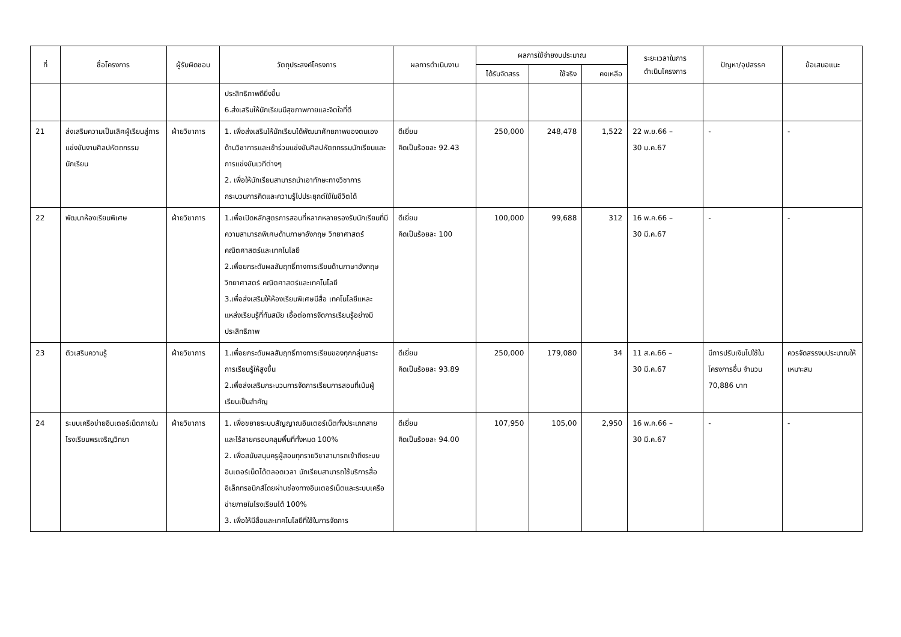| ที่ | ชื่อโครงการ | ผู้รับผิดชอบ | วัตถุประสงค์โครงการ | ผลการดำเนินงาน | ผลการใช้จ่ายงบประมาณ | | | ระยะเวลาในการ ดำเนินโครงการ | ปัญหา/อุปสรรค | ข้อเสนอแนะ |
| --- | --- | --- | --- | --- | --- | --- | --- | --- | --- | --- |
| | | | | | ได้รับจัดสรร | ใช้จริง | คงเหลือ | | | |
| | | | ประสิทธิภาพดียิ่งขึ้น 6.ส่งเสริมให้นักเรียนมีสุขภาพกายและจิตใจที่ดี | | | | | | | |
| 21 | ส่งเสริมความเป็นเลิศผู้เรียนสู่การแข่งขันงานศิลปหัตถกรรมนักเรียน | ฝ่ายวิชาการ | 1. เพื่อส่งเสริมให้นักเรียนได้พัฒนาศักยภาพของตนเองด้านวิชาการและเข้าร่วมแข่งขันศิลปหัตถกรรมนักเรียนและการแข่งขันเวทีต่างๆ 2. เพื่อให้นักเรียนสามารถนำเอาทักษะทางวิชาการกระบวนการคิดและความรู้ไปประยุกต์ใช้ในชีวิตได้ | ดีเยี่ยม คิดเป็นร้อยละ 92.43 | 250,000 | 248,478 | 1,522 | 22 พ.ย.66 – 30 ม.ค.67 | - | - |
| 22 | พัฒนาห้องเรียนพิเศษ | ฝ่ายวิชาการ | 1.เพื่อเปิดหลักสูตรการสอนที่หลากหลายรองรับนักเรียนที่มีความสามารถพิเศษด้านภาษาอังกฤษ วิทยาศาสตร์ คณิตศาสตร์และเทคโนโลยี 2.เพื่อยกระดับผลสัมฤทธิ์ทางการเรียนด้านภาษาอังกฤษ วิทยาศาสตร์ คณิตศาสตร์และเทคโนโลยี 3.เพื่อส่งเสริมให้ห้องเรียนพิเศษมีสื่อ เทคโนโลยีแหละแหล่งเรียนรู้ที่ทันสมัย เอื้อต่อการจัดการเรียนรู้อย่างมีประสิทธิภาพ | ดีเยี่ยม คิดเป็นร้อยละ 100 | 100,000 | 99,688 | 312 | 16 พ.ค.66 – 30 มี.ค.67 | - | - |
| 23 | ติวเสริมความรู้ | ฝ่ายวิชาการ | 1.เพื่อยกระดับผลสัมฤทธิ์ทางการเรียนของทุกกลุ่มสาระการเรียนรู้ให้สูงขึ้น 2.เพื่อส่งเสริมกระบวนการจัดการเรียนการสอนที่เน้นผู้เรียนเป็นสำคัญ | ดีเยี่ยม คิดเป็นร้อยละ 93.89 | 250,000 | 179,080 | 34 | 11 ส.ค.66 – 30 มี.ค.67 | มีการปรับเงินไปใช้ในโครงการอื่น จำนวน 70,886 บาท | ควรจัดสรรงบประมาณให้เหมาะสม |
| 24 | ระบบเครือข่ายอินเตอร์เน็ตภายในโรงเรียนพรเจริญวิทยา | ฝ่ายวิชาการ | 1. เพื่อขยายระบบสัญญาณอินเตอร์เน็ตทั้งประเภทสาย และไร้สายครอบคลุมพื้นที่ทั้งหมด 100% 2. เพื่อสนับสนุนครูผู้สอนทุกรายวิชาสามารถเข้าถึงระบบอินเตอร์เน็ตได้ตลอดเวลา นักเรียนสามารถใช้บริการสื่ออิเล็กทรอนิกส์โดยผ่านช่องทางอินเตอร์เน็ตและระบบเครือข่ายภายในโรงเรียนได้ 100% 3. เพื่อให้มีสื่อและเทคโนโลยีที่ใช้ในการจัดการ | ดีเยี่ยม คิดเป็นร้อยละ 94.00 | 107,950 | 105,00 | 2,950 | 16 พ.ค.66 – 30 มี.ค.67 | - | - |